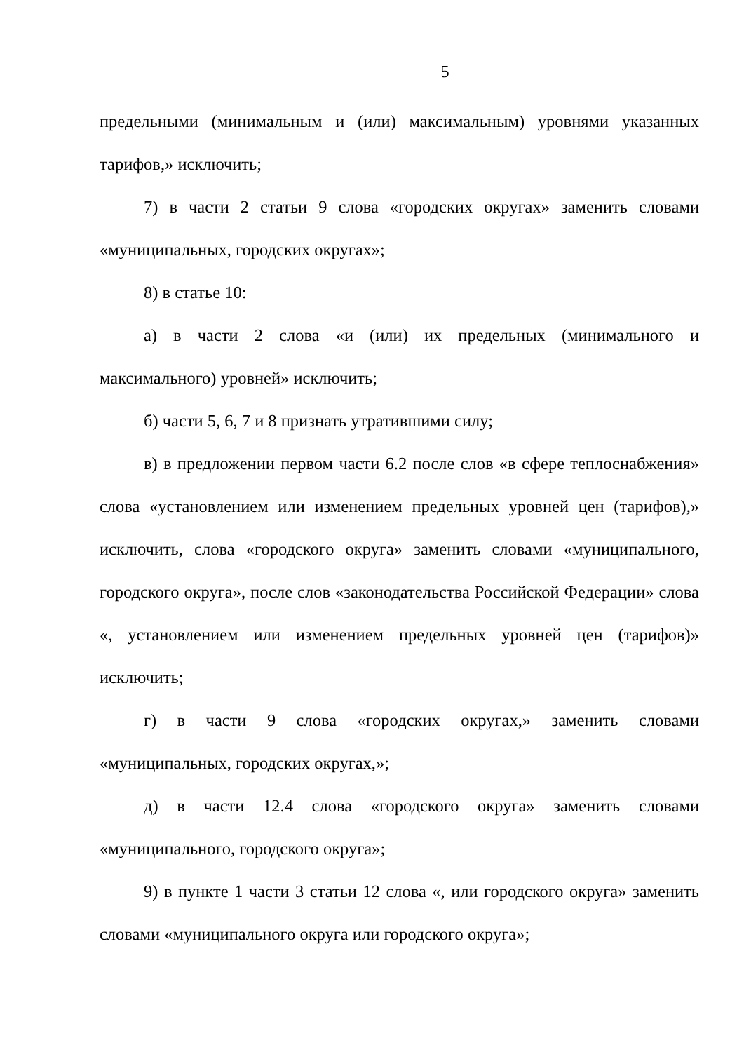5
предельными (минимальным и (или) максимальным) уровнями указанных тарифов,» исключить;
7) в части 2 статьи 9 слова «городских округах» заменить словами «муниципальных, городских округах»;
8) в статье 10:
а) в части 2 слова «и (или) их предельных (минимального и максимального) уровней» исключить;
б) части 5, 6, 7 и 8 признать утратившими силу;
в) в предложении первом части 6.2 после слов «в сфере теплоснабжения» слова «установлением или изменением предельных уровней цен (тарифов),» исключить, слова «городского округа» заменить словами «муниципального, городского округа», после слов «законодательства Российской Федерации» слова «, установлением или изменением предельных уровней цен (тарифов)» исключить;
г) в части 9 слова «городских округах,» заменить словами «муниципальных, городских округах,»;
д) в части 12.4 слова «городского округа» заменить словами «муниципального, городского округа»;
9) в пункте 1 части 3 статьи 12 слова «, или городского округа» заменить словами «муниципального округа или городского округа»;